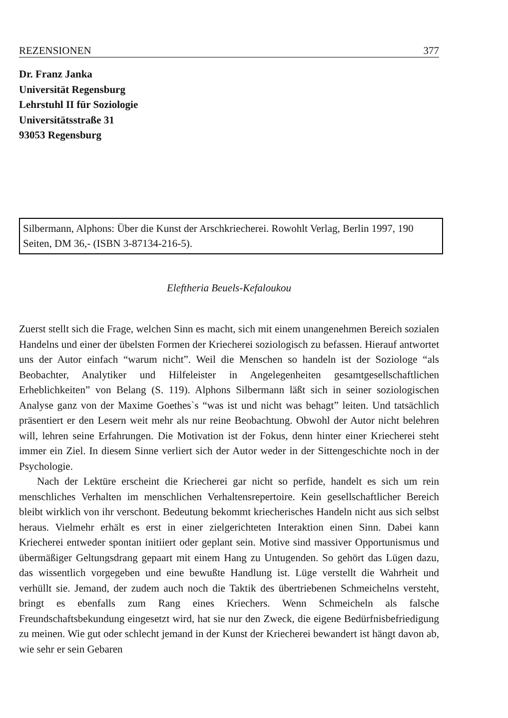REZENSIONEN 377
Dr. Franz Janka
Universität Regensburg
Lehrstuhl II für Soziologie
Universitätsstraße 31
93053 Regensburg
Silbermann, Alphons: Über die Kunst der Arschkriecherei. Rowohlt Verlag, Berlin 1997, 190 Seiten, DM 36,- (ISBN 3-87134-216-5).
Eleftheria Beuels-Kefaloukou
Zuerst stellt sich die Frage, welchen Sinn es macht, sich mit einem unangenehmen Bereich sozialen Handelns und einer der übelsten Formen der Kriecherei soziologisch zu befassen. Hierauf antwortet uns der Autor einfach “warum nicht”. Weil die Menschen so handeln ist der Soziologe “als Beobachter, Analytiker und Hilfeleister in Angelegenheiten gesamtgesellschaftlichen Erheblichkeiten” von Belang (S. 119). Alphons Silbermann läßt sich in seiner soziologischen Analyse ganz von der Maxime Goethes`s “was ist und nicht was behagt” leiten. Und tatsächlich präsentiert er den Lesern weit mehr als nur reine Beobachtung. Obwohl der Autor nicht belehren will, lehren seine Erfahrungen. Die Motivation ist der Fokus, denn hinter einer Kriecherei steht immer ein Ziel. In diesem Sinne verliert sich der Autor weder in der Sittengeschichte noch in der Psychologie.
Nach der Lektüre erscheint die Kriecherei gar nicht so perfide, handelt es sich um rein menschliches Verhalten im menschlichen Verhaltensrepertoire. Kein gesellschaftlicher Bereich bleibt wirklich von ihr verschont. Bedeutung bekommt kriecherisches Handeln nicht aus sich selbst heraus. Vielmehr erhält es erst in einer zielgerichteten Interaktion einen Sinn. Dabei kann Kriecherei entweder spontan initiiert oder geplant sein. Motive sind massiver Opportunismus und übermäßiger Geltungsdrang gepaart mit einem Hang zu Untugenden. So gehört das Lügen dazu, das wissentlich vorgegeben und eine bewußte Handlung ist. Lüge verstellt die Wahrheit und verhüllt sie. Jemand, der zudem auch noch die Taktik des übertriebenen Schmeichelns versteht, bringt es ebenfalls zum Rang eines Kriechers. Wenn Schmeicheln als falsche Freundschaftsbekundung eingesetzt wird, hat sie nur den Zweck, die eigene Bedürfnisbefriedigung zu meinen. Wie gut oder schlecht jemand in der Kunst der Kriecherei bewandert ist hängt davon ab, wie sehr er sein Gebaren